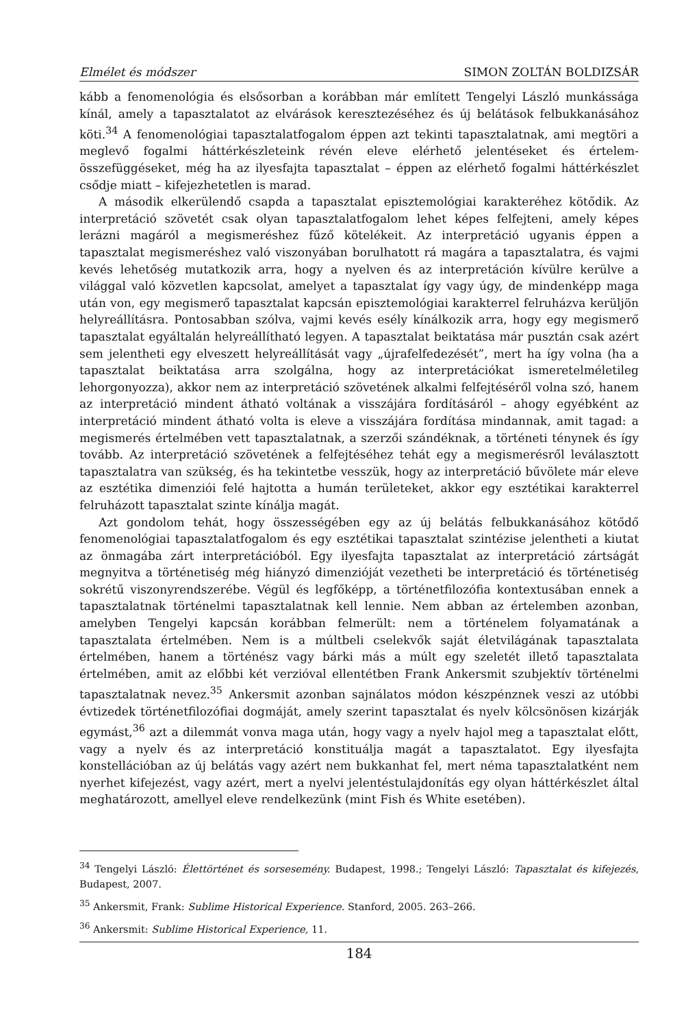Elmélet és módszer SIMON ZOLTÁN BOLDIZSÁR
kább a fenomenológia és elsősorban a korábban már említett Tengelyi László munkássága kínál, amely a tapasztalatot az elvárások keresztezéséhez és új belátások felbukkanásához köti.<sup>34</sup> A fenomenológiai tapasztalatfogalom éppen azt tekinti tapasztalatnak, ami megtöri a meglevő fogalmi háttérkészleteink révén eleve elérhető jelentéseket és értelem-összefüggéseket, még ha az ilyesfajta tapasztalat – éppen az elérhető fogalmi háttérkészlet csődje miatt – kifejezhetetlen is marad.
A második elkerülendő csapda a tapasztalat episztemológiai karakteréhez kötődik. Az interpretáció szövetét csak olyan tapasztalatfogalom lehet képes felfejteni, amely képes lerázni magáról a megismeréshez fűző kötelékeit. Az interpretáció ugyanis éppen a tapasztalat megismeréshez való viszonyában borulhatott rá magára a tapasztalatra, és vajmi kevés lehetőség mutatkozik arra, hogy a nyelven és az interpretáción kívülre kerülve a világgal való közvetlen kapcsolat, amelyet a tapasztalat így vagy úgy, de mindenképp maga után von, egy megismerő tapasztalat kapcsán episztemológiai karakterrel felruházva kerüljön helyreállításra. Pontosabban szólva, vajmi kevés esély kínálkozik arra, hogy egy megismerő tapasztalat egyáltalán helyreállítható legyen. A tapasztalat beiktatása már pusztán csak azért sem jelentheti egy elveszett helyreállítását vagy „újrafelfedezését”, mert ha így volna (ha a tapasztalat beiktatása arra szolgálna, hogy az interpretációkat ismeretelméletileg lehorgonyozza), akkor nem az interpretáció szövetének alkalmi felfejtéséről volna szó, hanem az interpretáció mindent átható voltának a visszájára fordításáról – ahogy egyébként az interpretáció mindent átható volta is eleve a visszájára fordítása mindannak, amit tagad: a megismerés értelmében vett tapasztalatnak, a szerzői szándéknak, a történeti ténynek és így tovább. Az interpretáció szövetének a felfejtéséhez tehát egy a megismerésről leválasztott tapasztalatra van szükség, és ha tekintetbe vesszük, hogy az interpretáció bűvölete már eleve az esztétika dimenziói felé hajtotta a humán területeket, akkor egy esztétikai karakterrel felruházott tapasztalat szinte kínálja magát.
Azt gondolom tehát, hogy összességében egy az új belátás felbukkanásához kötődő fenomenológiai tapasztalatfogalom és egy esztétikai tapasztalat szintézise jelentheti a kiutat az önmagába zárt interpretációból. Egy ilyesfajta tapasztalat az interpretáció zártságát megnyitva a történetiség még hiányzó dimenzióját vezetheti be interpretáció és történetiség sokrétű viszonyrendszerébe. Végül és legfőképp, a történetfilozófia kontextusában ennek a tapasztalatnak történelmi tapasztalatnak kell lennie. Nem abban az értelemben azonban, amelyben Tengelyi kapcsán korábban felmerült: nem a történelem folyamatának a tapasztalata értelmében. Nem is a múltbeli cselekvők saját életvilágának tapasztalata értelmében, hanem a történész vagy bárki más a múlt egy szeletét illető tapasztalata értelmében, amit az előbbi két verzióval ellentétben Frank Ankersmit szubjektív történelmi tapasztalatnak nevez.<sup>35</sup> Ankersmit azonban sajnálatos módon készpénznek veszi az utóbbi évtizedek történetfilozófiai dogmáját, amely szerint tapasztalat és nyelv kölcsönösen kizárják egymást,<sup>36</sup> azt a dilemmát vonva maga után, hogy vagy a nyelv hajol meg a tapasztalat előtt, vagy a nyelv és az interpretáció konstituálja magát a tapasztalatot. Egy ilyesfajta konstellációban az új belátás vagy azért nem bukkanhat fel, mert néma tapasztalatként nem nyerhet kifejezést, vagy azért, mert a nyelvi jelentéstulajdonítás egy olyan háttérkészlet által meghatározott, amellyel eleve rendelkezünk (mint Fish és White esetében).
<sup>34</sup> Tengelyi László: Élettörténet és sorsesemény. Budapest, 1998.; Tengelyi László: Tapasztalat és kifejezés, Budapest, 2007.
<sup>35</sup> Ankersmit, Frank: Sublime Historical Experience. Stanford, 2005. 263–266.
<sup>36</sup> Ankersmit: Sublime Historical Experience, 11.
184